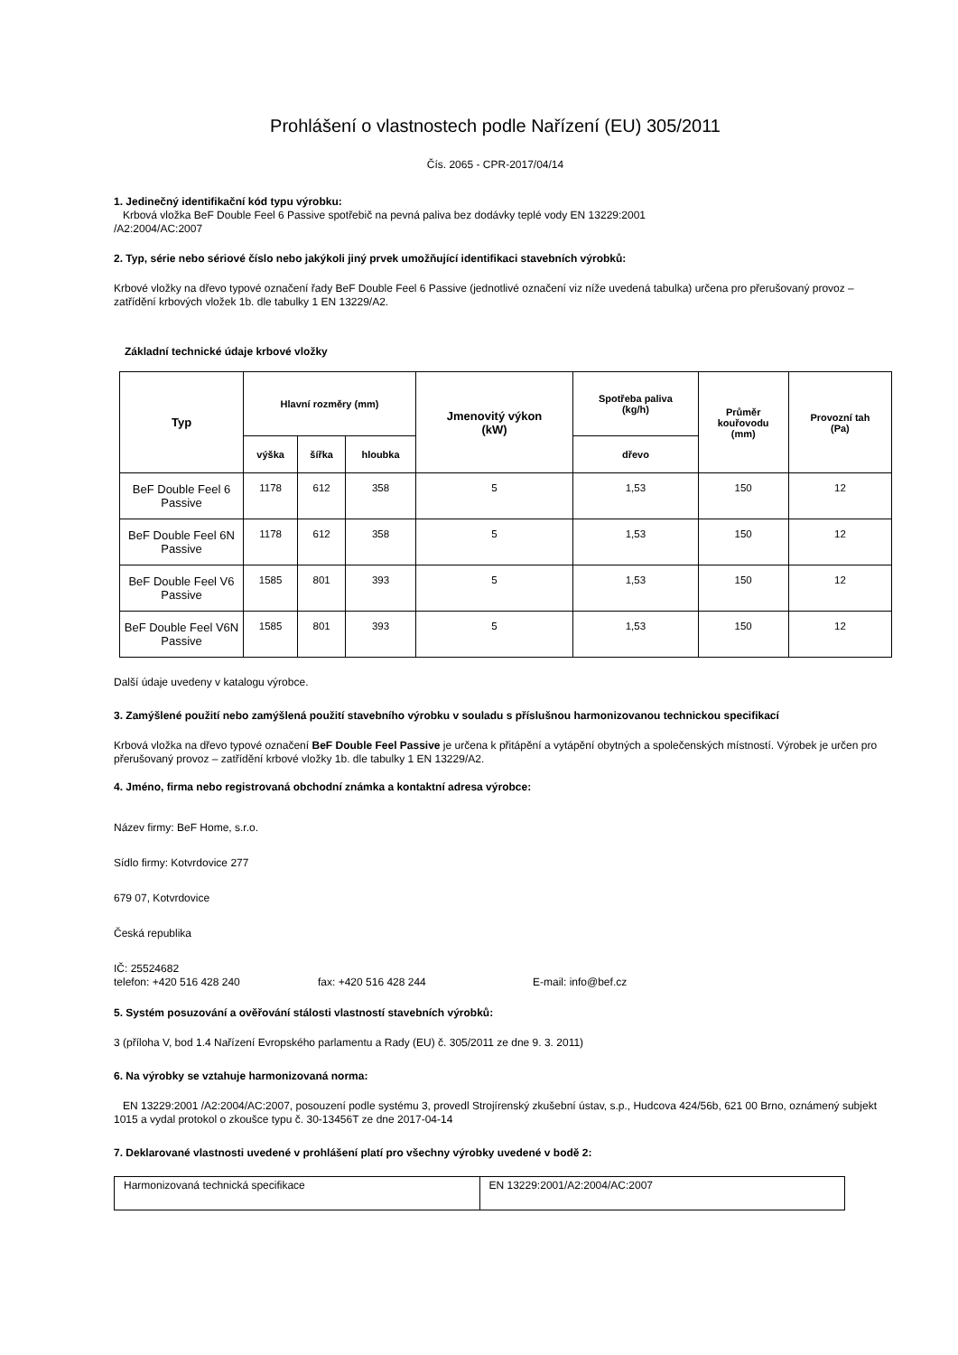Prohlášení o vlastnostech podle Nařízení (EU) 305/2011
Čís. 2065 - CPR-2017/04/14
1. Jedinečný identifikační kód typu výrobku:
Krbová vložka BeF Double Feel 6 Passive spotřebič na pevná paliva bez dodávky teplé vody EN 13229:2001
/A2:2004/AC:2007
2. Typ, série nebo sériové číslo nebo jakýkoli jiný prvek umožňující identifikaci stavebních výrobků:
Krbové vložky na dřevo typové označení řady BeF Double Feel 6 Passive (jednotlivé označení viz níže uvedená tabulka) určena pro přerušovaný provoz – zatřídění krbových vložek 1b. dle tabulky 1 EN 13229/A2.
Základní technické údaje krbové vložky
| Typ | Hlavní rozměry (mm) | | | Jmenovitý výkon (kW) | Spotřeba paliva (kg/h) | Průměr kouřovodu (mm) | Provozní tah (Pa) |
| --- | --- | --- | --- | --- | --- | --- | --- |
| | výška | šířka | hloubka | | dřevo | | |
| BeF Double Feel 6 Passive | 1178 | 612 | 358 | 5 | 1,53 | 150 | 12 |
| BeF Double Feel 6N Passive | 1178 | 612 | 358 | 5 | 1,53 | 150 | 12 |
| BeF Double Feel V6 Passive | 1585 | 801 | 393 | 5 | 1,53 | 150 | 12 |
| BeF Double Feel V6N Passive | 1585 | 801 | 393 | 5 | 1,53 | 150 | 12 |
Další údaje uvedeny v katalogu výrobce.
3. Zamýšlené použití nebo zamýšlená použití stavebního výrobku v souladu s příslušnou harmonizovanou technickou specifikací
Krbová vložka na dřevo typové označení BeF Double Feel Passive je určena k přitápění a vytápění obytných a společenských místností. Výrobek je určen pro přerušovaný provoz – zatřídění krbové vložky 1b. dle tabulky 1 EN 13229/A2.
4. Jméno, firma nebo registrovaná obchodní známka a kontaktní adresa výrobce:
Název firmy: BeF Home, s.r.o.
Sídlo firmy: Kotvrdovice 277
679 07, Kotvrdovice
Česká republika
IČ: 25524682
telefon: +420 516 428 240 fax: +420 516 428 244 E-mail: info@bef.cz
5. Systém posuzování a ověřování stálosti vlastností stavebních výrobků:
3 (příloha V, bod 1.4 Nařízení Evropského parlamentu a Rady (EU) č. 305/2011 ze dne 9. 3. 2011)
6. Na výrobky se vztahuje harmonizovaná norma:
EN 13229:2001 /A2:2004/AC:2007, posouzení podle systému 3, provedl Strojírenský zkušební ústav, s.p., Hudcova 424/56b, 621 00 Brno, oznámený subjekt 1015 a vydal protokol o zkoušce typu č. 30-13456T ze dne 2017-04-14
7. Deklarované vlastnosti uvedené v prohlášení platí pro všechny výrobky uvedené v bodě 2:
| Harmonizovaná technická specifikace | EN 13229:2001/A2:2004/AC:2007 |